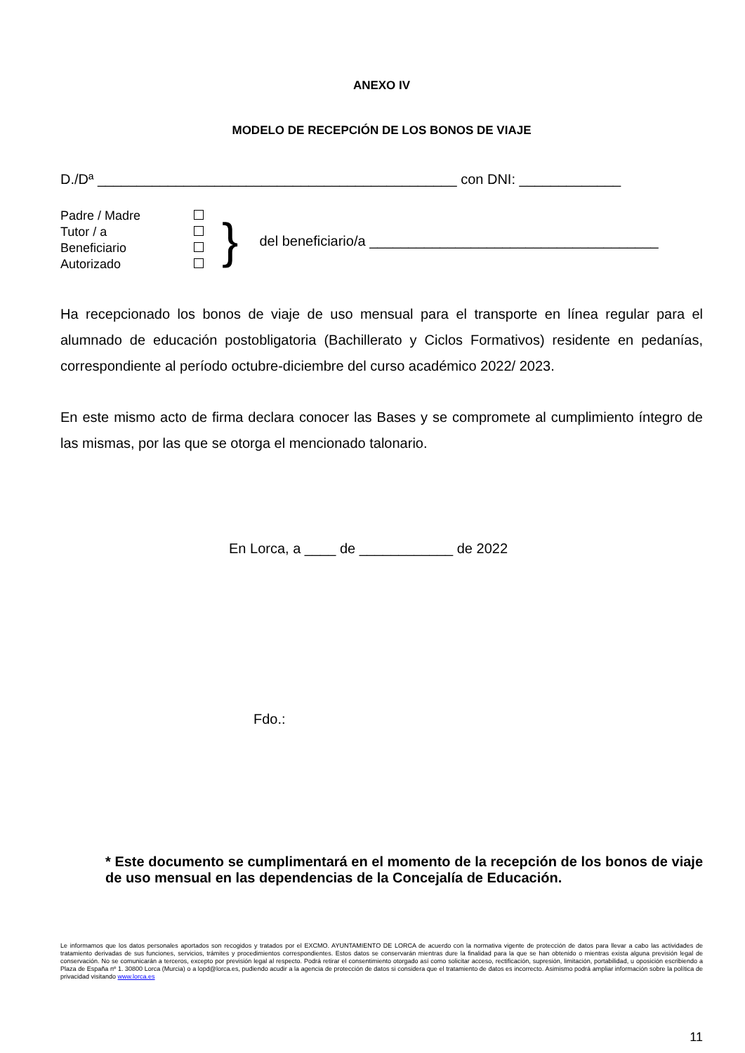ANEXO IV
MODELO DE RECEPCIÓN DE LOS BONOS DE VIAJE
D./Dª ______________________________________________ con DNI: _____________
Padre / Madre
Tutor / a
Beneficiario
Autorizado
}
del beneficiario/a _____________________________________
Ha recepcionado los bonos de viaje de uso mensual para el transporte en línea regular para el alumnado de educación postobligatoria (Bachillerato y Ciclos Formativos) residente en pedanías, correspondiente al período octubre-diciembre del curso académico 2022/ 2023.
En este mismo acto de firma declara conocer las Bases y se compromete al cumplimiento íntegro de las mismas, por las que se otorga el mencionado talonario.
En Lorca, a ____ de ____________ de 2022
Fdo.:
* Este documento se cumplimentará en el momento de la recepción de los bonos de viaje de uso mensual en las dependencias de la Concejalía de Educación.
Le informamos que los datos personales aportados son recogidos y tratados por el EXCMO. AYUNTAMIENTO DE LORCA de acuerdo con la normativa vigente de protección de datos para llevar a cabo las actividades de tratamiento derivadas de sus funciones, servicios, trámites y procedimientos correspondientes. Estos datos se conservarán mientras dure la finalidad para la que se han obtenido o mientras exista alguna previsión legal de conservación. No se comunicarán a terceros, excepto por previsión legal al respecto. Podrá retirar el consentimiento otorgado así como solicitar acceso, rectificación, supresión, limitación, portabilidad, u oposición escribiendo a Plaza de España nº 1. 30800 Lorca (Murcia) o a lopd@lorca.es, pudiendo acudir a la agencia de protección de datos si considera que el tratamiento de datos es incorrecto. Asimismo podrá ampliar información sobre la política de privacidad visitando www.lorca.es
11